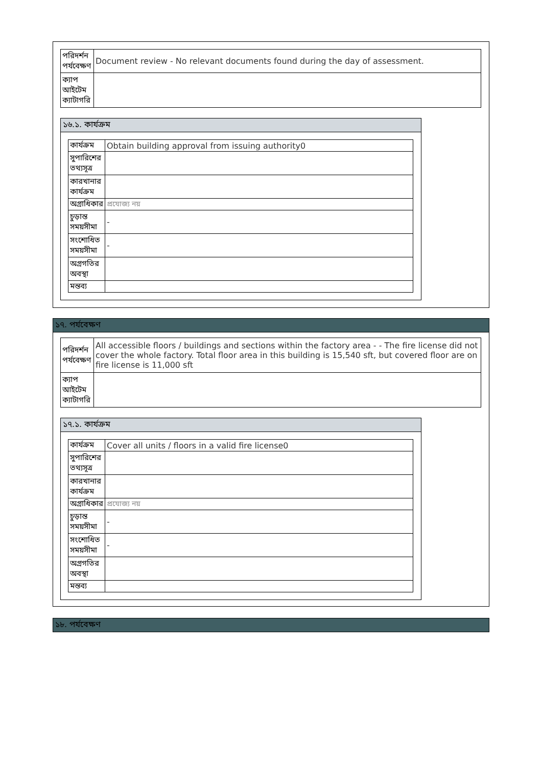| পরিদর্শন পর্যবেক্ষণ | Document review - No relevant documents found during the day of assessment. |
| ক্যাপ আইটেম ক্যাটাগরি | |
১৬.১. কার্যক্রম
| কার্যক্রম | Obtain building approval from issuing authority0 |
| সুপারিশের তথ্যসূত্র | |
| কারখানার কার্যক্রম | |
| অগ্রাধিকার | প্রযোজ্য নয় |
| চুড়ান্ত সময়সীমা | - |
| সংশোধিত সময়সীমা | - |
| অগ্রগতির অবস্থা | |
| মন্তব্য | |
১৭. পর্যবেক্ষণ
| পরিদর্শন পর্যবেক্ষণ | All accessible floors / buildings and sections within the factory area - - The fire license did not cover the whole factory. Total floor area in this building is 15,540 sft, but covered floor are on fire license is 11,000 sft |
| ক্যাপ আইটেম ক্যাটাগরি | |
১৭.১. কার্যক্রম
| কার্যক্রম | Cover all units / floors in a valid fire license0 |
| সুপারিশের তথ্যসূত্র | |
| কারখানার কার্যক্রম | |
| অগ্রাধিকার | প্রযোজ্য নয় |
| চুড়ান্ত সময়সীমা | - |
| সংশোধিত সময়সীমা | - |
| অগ্রগতির অবস্থা | |
| মন্তব্য | |
১৮. পর্যবেক্ষণ